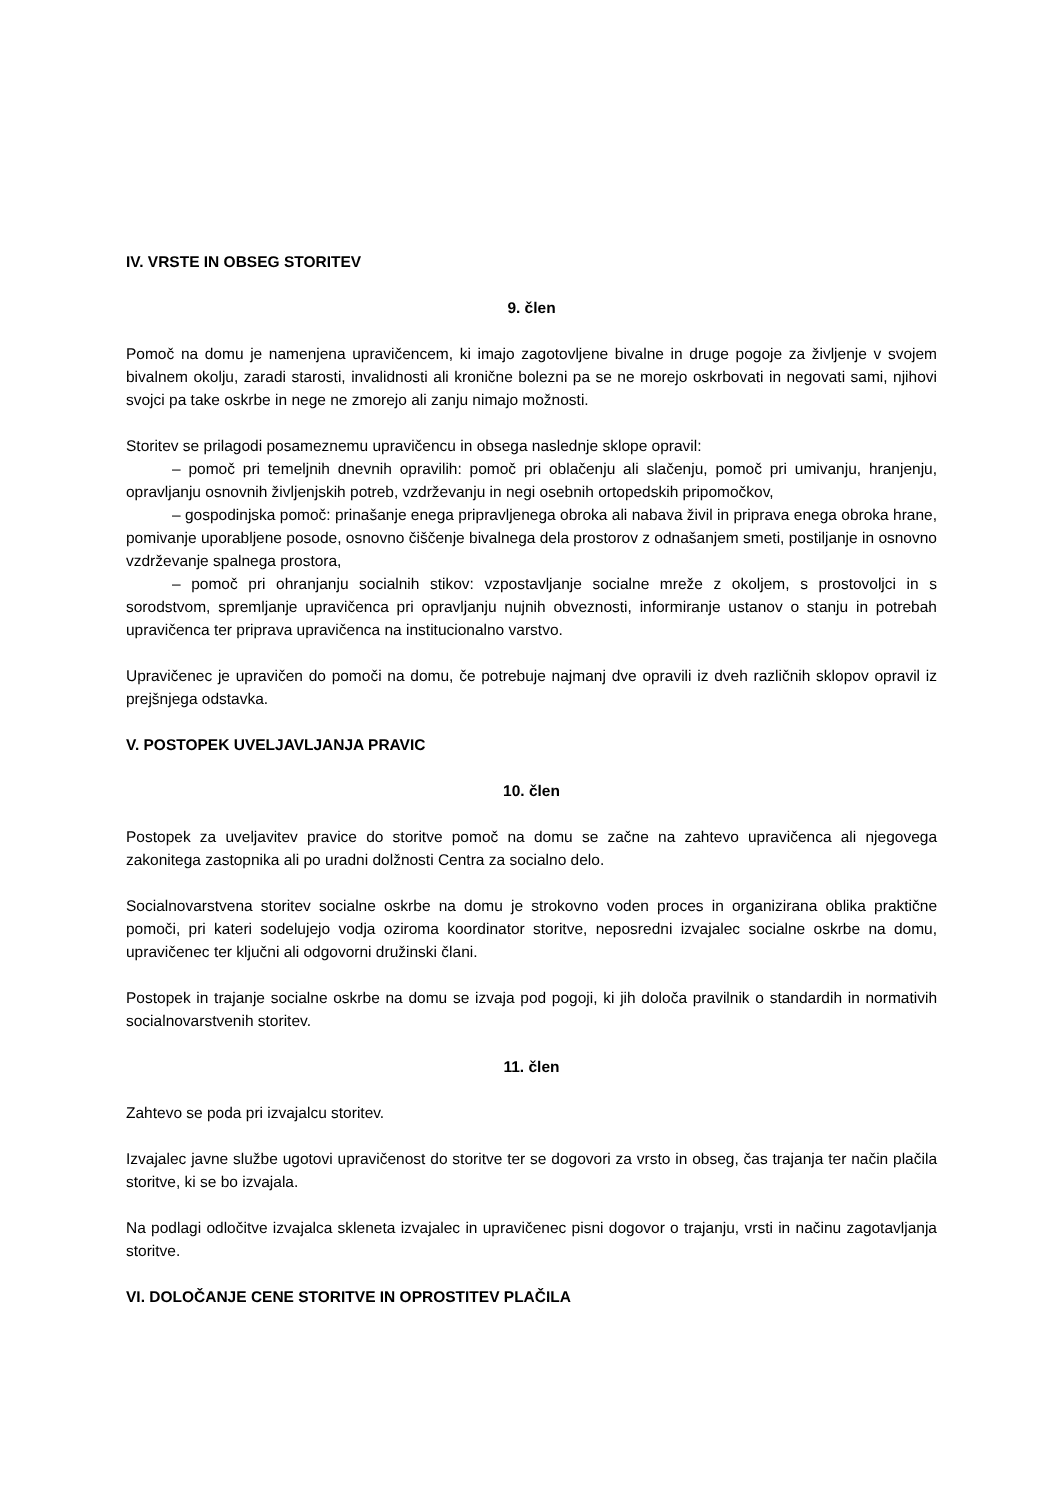IV. VRSTE IN OBSEG STORITEV
9. člen
Pomoč na domu je namenjena upravičencem, ki imajo zagotovljene bivalne in druge pogoje za življenje v svojem bivalnem okolju, zaradi starosti, invalidnosti ali kronične bolezni pa se ne morejo oskrbovati in negovati sami, njihovi svojci pa take oskrbe in nege ne zmorejo ali zanju nimajo možnosti.
Storitev se prilagodi posameznemu upravičencu in obsega naslednje sklope opravil:
– pomoč pri temeljnih dnevnih opravilih: pomoč pri oblačenju ali slačenju, pomoč pri umivanju, hranjenju, opravljanju osnovnih življenjskih potreb, vzdrževanju in negi osebnih ortopedskih pripomočkov,
– gospodinjska pomoč: prinašanje enega pripravljenega obroka ali nabava živil in priprava enega obroka hrane, pomivanje uporabljene posode, osnovno čiščenje bivalnega dela prostorov z odnašanjem smeti, postiljanje in osnovno vzdrževanje spalnega prostora,
– pomoč pri ohranjanju socialnih stikov: vzpostavljanje socialne mreže z okoljem, s prostovoljci in s sorodstvom, spremljanje upravičenca pri opravljanju nujnih obveznosti, informiranje ustanov o stanju in potrebah upravičenca ter priprava upravičenca na institucionalno varstvo.
Upravičenec je upravičen do pomoči na domu, če potrebuje najmanj dve opravili iz dveh različnih sklopov opravil iz prejšnjega odstavka.
V. POSTOPEK UVELJAVLJANJA PRAVIC
10. člen
Postopek za uveljavitev pravice do storitve pomoč na domu se začne na zahtevo upravičenca ali njegovega zakonitega zastopnika ali po uradni dolžnosti Centra za socialno delo.
Socialnovarstvena storitev socialne oskrbe na domu je strokovno voden proces in organizirana oblika praktične pomoči, pri kateri sodelujejo vodja oziroma koordinator storitve, neposredni izvajalec socialne oskrbe na domu, upravičenec ter ključni ali odgovorni družinski člani.
Postopek in trajanje socialne oskrbe na domu se izvaja pod pogoji, ki jih določa pravilnik o standardih in normativih socialnovarstvenih storitev.
11. člen
Zahtevo se poda pri izvajalcu storitev.
Izvajalec javne službe ugotovi upravičenost do storitve ter se dogovori za vrsto in obseg, čas trajanja ter način plačila storitve, ki se bo izvajala.
Na podlagi odločitve izvajalca skleneta izvajalec in upravičenec pisni dogovor o trajanju, vrsti in načinu zagotavljanja storitve.
VI. DOLOČANJE CENE STORITVE IN OPROSTITEV PLAČILA